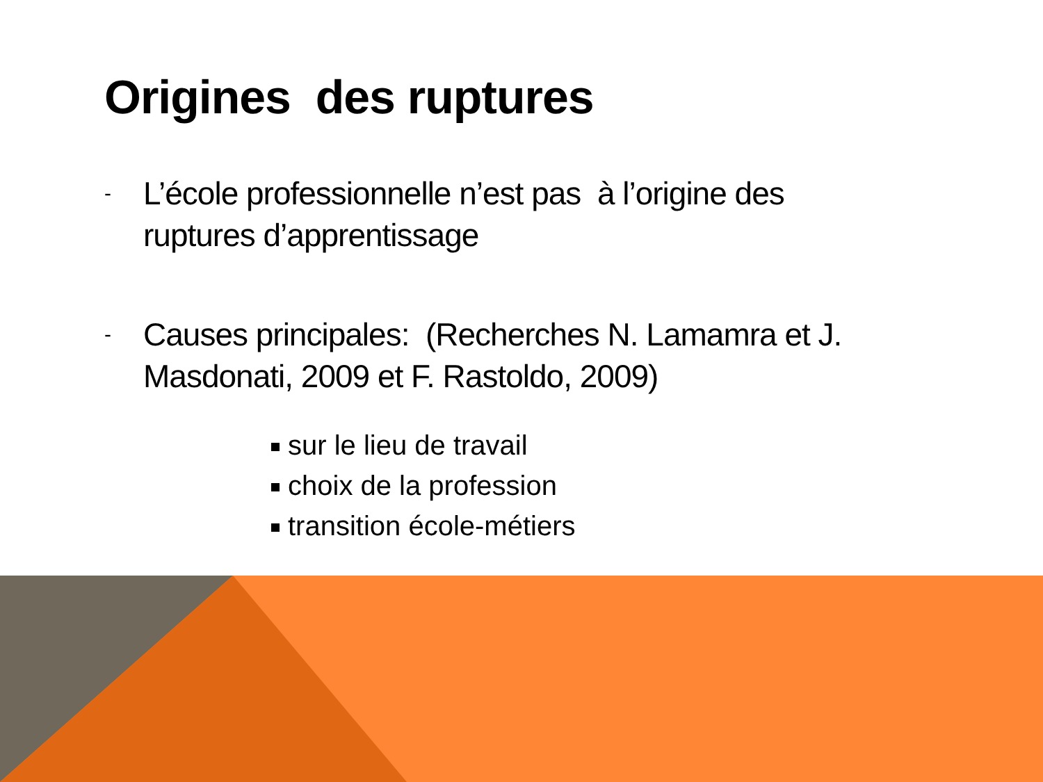Origines des ruptures
-
L’école professionnelle n’est pas à l’origine des ruptures d’apprentissage
-
Causes principales: (Recherches N. Lamamra et J. Masdonati, 2009 et F. Rastoldo, 2009)
sur le lieu de travail
choix de la profession
transition école-métiers